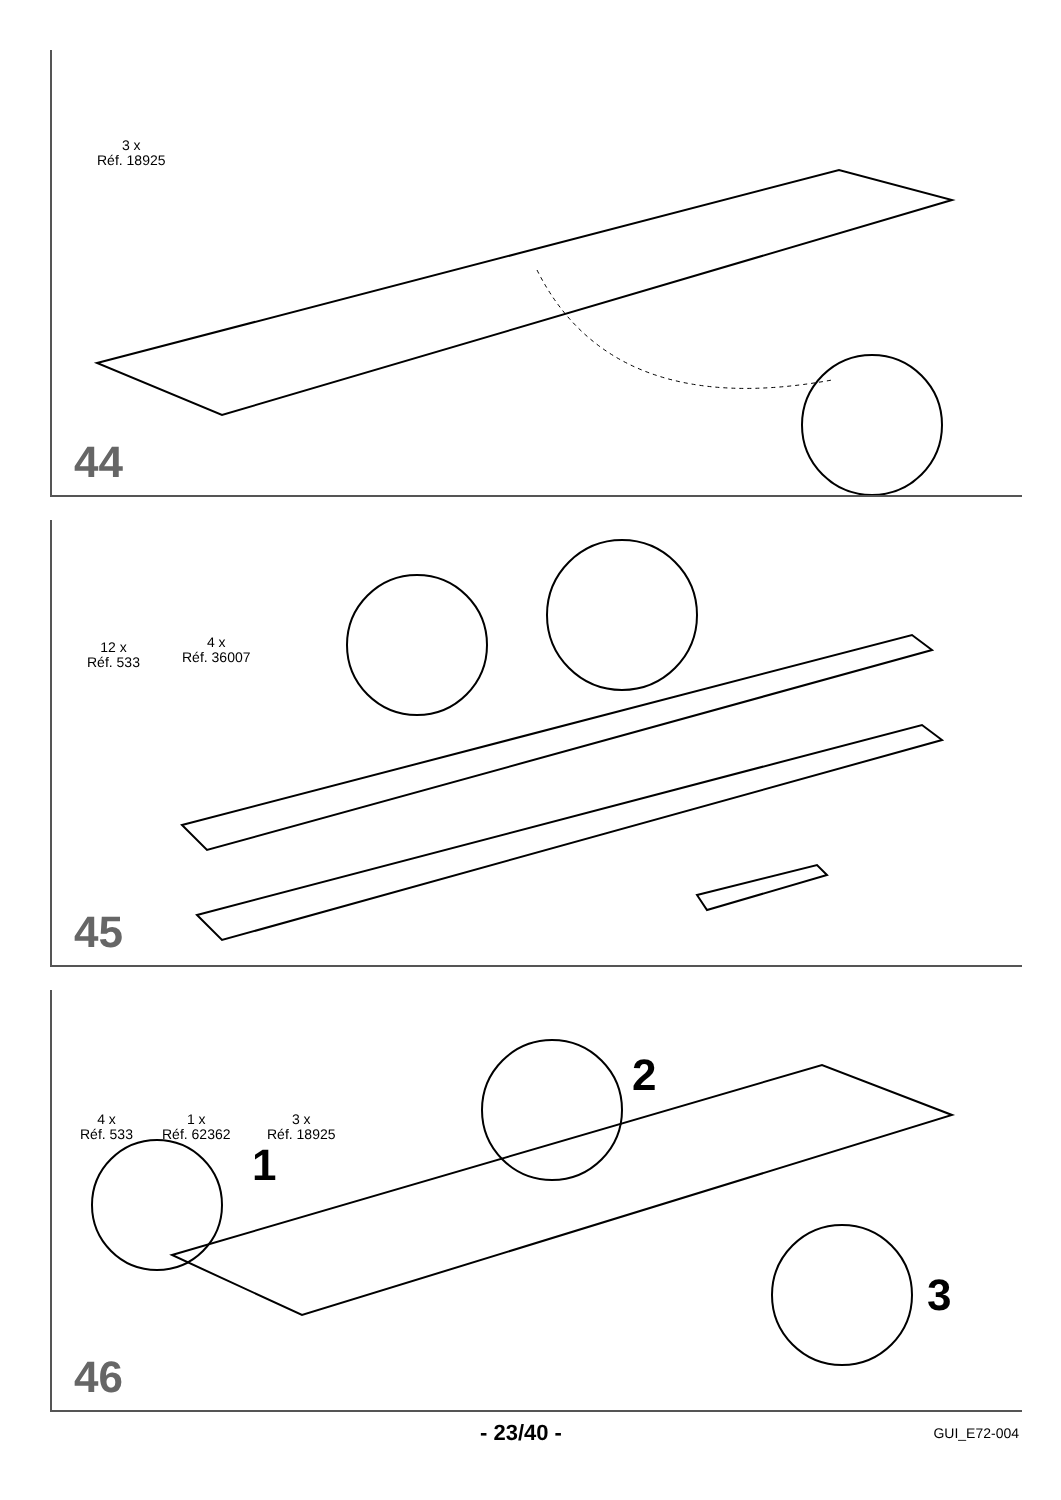3 x
Réf. 18925
44
12 x
Réf. 533
4 x
Réf. 36007
45
4 x
Réf. 533
1 x
Réf. 62362
3 x
Réf. 18925
1
2
3
46
- 23/40 - GUI_E72-004